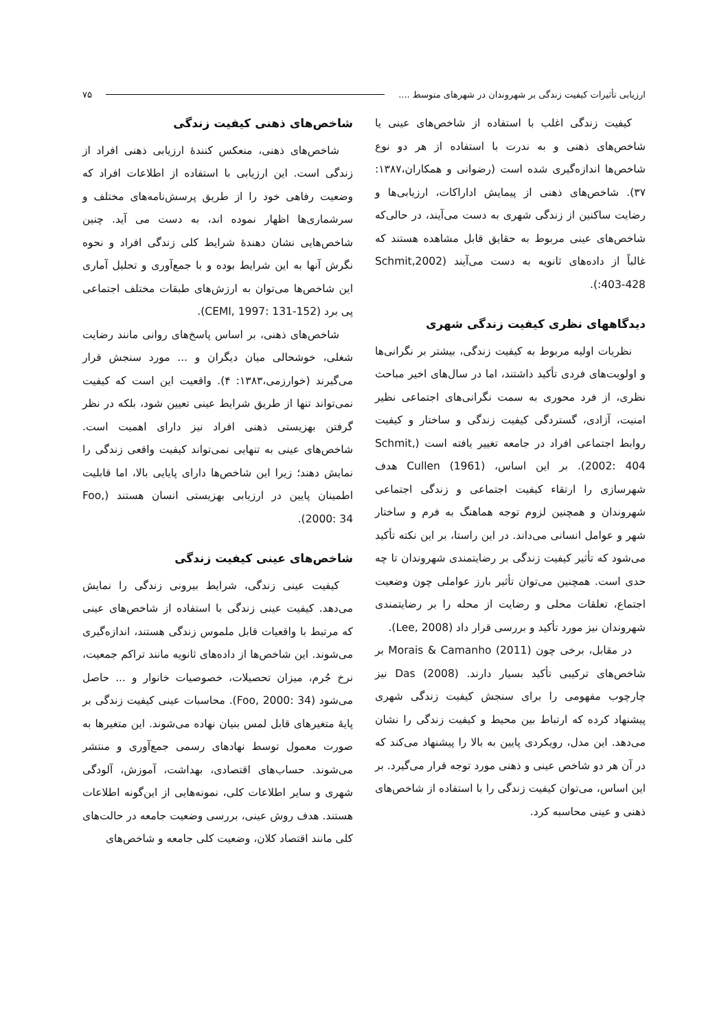ارزیابی تأثیرات کیفیت زندگی بر شهروندان در شهرهای متوسط .... ۷۵
کیفیت زندگی اغلب با استفاده از شاخص‌های عینی یا شاخص‌های ذهنی و به ندرت با استفاده از هر دو نوع شاخص‌ها اندازه‌گیری شده است (رضوانی و همکاران،۱۳۸۷: ۳۷). شاخص‌های ذهنی از پیمایش اداراکات، ارزیابی‌ها و رضایت ساکنین از زندگی شهری به دست می‌آیند، در حالی‌که شاخص‌های عینی مربوط به حقایق قابل مشاهده هستند که غالباً از داده‌های ثانویه به دست می‌آیند (Schmit,2002 :403-428).
دیدگاههای نظری کیفیت زندگی شهری
نظریات اولیه مربوط به کیفیت زندگی، بیشتر بر نگرانی‌ها و اولویت‌های فردی تأکید داشتند، اما در سال‌های اخیر مباحث نظری، از فرد محوری به سمت نگرانی‌های اجتماعی نظیر امنیت، آزادی، گستردگی کیفیت زندگی و ساختار و کیفیت روابط اجتماعی افراد در جامعه تغییر یافته است (Schmit, 2002: 404). بر این اساس، Cullen (1961) هدف شهرسازی را ارتقاء کیفیت اجتماعی و زندگی اجتماعی شهروندان و همچنین لزوم توجه هماهنگ به فرم و ساختار شهر و عوامل انسانی می‌داند. در این راستا، بر این نکته تأکید می‌شود که تأثیر کیفیت زندگی بر رضایتمندی شهروندان تا چه حدی است. همچنین می‌توان تأثیر بارز عواملی چون وضعیت اجتماع، تعلقات محلی و رضایت از محله را بر رضایتمندی شهروندان نیز مورد تأکید و بررسی قرار داد (Lee, 2008).
در مقابل، برخی چون Morais & Camanho (2011) بر شاخص‌های ترکیبی تأکید بسیار دارند. Das (2008) نیز چارچوب مفهومی را برای سنجش کیفیت زندگی شهری پیشنهاد کرده که ارتباط بین محیط و کیفیت زندگی را نشان می‌دهد. این مدل، رویکردی پایین به بالا را پیشنهاد می‌کند که در آن هر دو شاخص عینی و ذهنی مورد توجه قرار می‌گیرد. بر این اساس، می‌توان کیفیت زندگی را با استفاده از شاخص‌های ذهنی و عینی محاسبه کرد.
شاخص‌های ذهنی کیفیت زندگی
شاخص‌های ذهنی، منعکس کنندهٔ ارزیابی ذهنی افراد از زندگی است. این ارزیابی با استفاده از اطلاعات افراد که وضعیت رفاهی خود را از طریق پرسش‌نامه‌های مختلف و سرشماری‌ها اظهار نموده اند، به دست می آید. چنین شاخص‌هایی نشان دهندهٔ شرایط کلی زندگی افراد و نحوه نگرش آنها به این شرایط بوده و با جمع‌آوری و تحلیل آماری این شاخص‌ها می‌توان به ارزش‌های طبقات مختلف اجتماعی پی برد (CEMI, 1997: 131-152).
شاخص‌های ذهنی، بر اساس پاسخ‌های روانی مانند رضایت شغلی، خوشحالی میان دیگران و ... مورد سنجش قرار می‌گیرند (خوارزمی،۱۳۸۳: ۴). واقعیت این است که کیفیت نمی‌تواند تنها از طریق شرایط عینی تعیین شود، بلکه در نظر گرفتن بهزیستی ذهنی افراد نیز دارای اهمیت است. شاخص‌های عینی به تنهایی نمی‌تواند کیفیت واقعی زندگی را نمایش دهند؛ زیرا این شاخص‌ها دارای پایایی بالا، اما قابلیت اطمینان پایین در ارزیابی بهزیستی انسان هستند (Foo, 2000: 34).
شاخص‌های عینی کیفیت زندگی
کیفیت عینی زندگی، شرایط بیرونی زندگی را نمایش می‌دهد. کیفیت عینی زندگی با استفاده از شاخص‌های عینی که مرتبط با واقعیات قابل ملموس زندگی هستند، اندازه‌گیری می‌شوند. این شاخص‌ها از داده‌های ثانویه مانند تراکم جمعیت، نرخ جُرم، میزان تحصیلات، خصوصیات خانوار و ... حاصل می‌شود (Foo, 2000: 34). محاسبات عینی کیفیت زندگی بر پایهٔ متغیرهای قابل لمس بنیان نهاده می‌شوند. این متغیرها به صورت معمول توسط نهادهای رسمی جمع‌آوری و منتشر می‌شوند. حساب‌های اقتصادی، بهداشت، آموزش، آلودگی شهری و سایر اطلاعات کلی، نمونه‌هایی از این‌گونه اطلاعات هستند. هدف روش عینی، بررسی وضعیت جامعه در حالت‌های کلی مانند اقتصاد کلان، وضعیت کلی جامعه و شاخص‌های